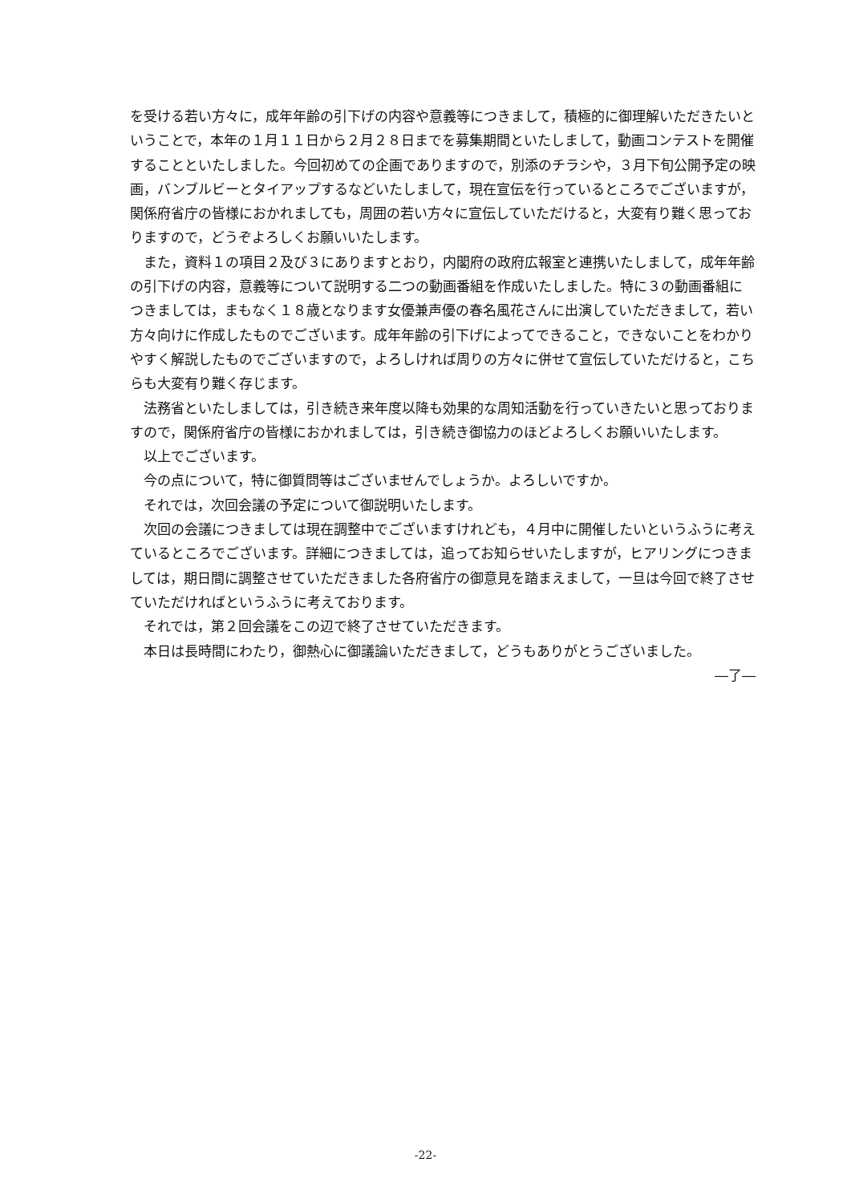を受ける若い方々に，成年年齢の引下げの内容や意義等につきまして，積極的に御理解いただきたいということで，本年の１月１１日から２月２８日までを募集期間といたしまして，動画コンテストを開催することといたしました。今回初めての企画でありますので，別添のチラシや，３月下旬公開予定の映画，バンブルビーとタイアップするなどいたしまして，現在宣伝を行っているところでございますが，関係府省庁の皆様におかれましても，周囲の若い方々に宣伝していただけると，大変有り難く思っておりますので，どうぞよろしくお願いいたします。
また，資料１の項目２及び３にありますとおり，内閣府の政府広報室と連携いたしまして，成年年齢の引下げの内容，意義等について説明する二つの動画番組を作成いたしました。特に３の動画番組につきましては，まもなく１８歳となります女優兼声優の春名風花さんに出演していただきまして，若い方々向けに作成したものでございます。成年年齢の引下げによってできること，できないことをわかりやすく解説したものでございますので，よろしければ周りの方々に併せて宣伝していただけると，こちらも大変有り難く存じます。
法務省といたしましては，引き続き来年度以降も効果的な周知活動を行っていきたいと思っておりますので，関係府省庁の皆様におかれましては，引き続き御協力のほどよろしくお願いいたします。
以上でございます。
今の点について，特に御質問等はございませんでしょうか。よろしいですか。
それでは，次回会議の予定について御説明いたします。
次回の会議につきましては現在調整中でございますけれども，４月中に開催したいというふうに考えているところでございます。詳細につきましては，追ってお知らせいたしますが，ヒアリングにつきましては，期日間に調整させていただきました各府省庁の御意見を踏まえまして，一旦は今回で終了させていただければというふうに考えております。
それでは，第２回会議をこの辺で終了させていただきます。
本日は長時間にわたり，御熱心に御議論いただきまして，どうもありがとうございました。
―了―
-22-